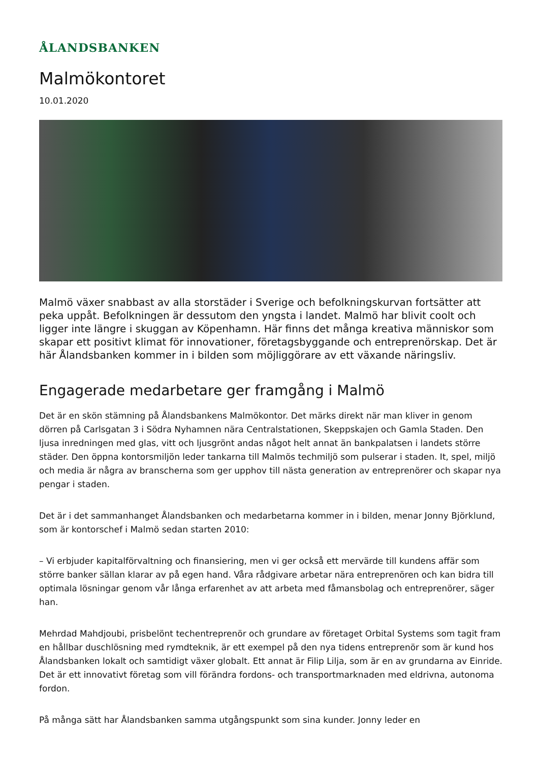ÅLANDSBANKEN
Malmökontoret
10.01.2020
Malmö växer snabbast av alla storstäder i Sverige och befolkningskurvan fortsätter att peka uppåt. Befolkningen är dessutom den yngsta i landet. Malmö har blivit coolt och ligger inte längre i skuggan av Köpenhamn. Här finns det många kreativa människor som skapar ett positivt klimat för innovationer, företagsbyggande och entreprenörskap. Det är här Ålandsbanken kommer in i bilden som möjliggörare av ett växande näringsliv.
Engagerade medarbetare ger framgång i Malmö
Det är en skön stämning på Ålandsbankens Malmökontor. Det märks direkt när man kliver in genom dörren på Carlsgatan 3 i Södra Nyhamnen nära Centralstationen, Skeppskajen och Gamla Staden. Den ljusa inredningen med glas, vitt och ljusgrönt andas något helt annat än bankpalatsen i landets större städer. Den öppna kontorsmiljön leder tankarna till Malmös techmiljö som pulserar i staden. It, spel, miljö och media är några av branscherna som ger upphov till nästa generation av entreprenörer och skapar nya pengar i staden.
Det är i det sammanhanget Ålandsbanken och medarbetarna kommer in i bilden, menar Jonny Björklund, som är kontorschef i Malmö sedan starten 2010:
– Vi erbjuder kapitalförvaltning och finansiering, men vi ger också ett mervärde till kundens affär som större banker sällan klarar av på egen hand. Våra rådgivare arbetar nära entreprenören och kan bidra till optimala lösningar genom vår långa erfarenhet av att arbeta med fåmansbolag och entreprenörer, säger han.
Mehrdad Mahdjoubi, prisbelönt techentreprenör och grundare av företaget Orbital Systems som tagit fram en hållbar duschlösning med rymdteknik, är ett exempel på den nya tidens entreprenör som är kund hos Ålandsbanken lokalt och samtidigt växer globalt. Ett annat är Filip Lilja, som är en av grundarna av Einride. Det är ett innovativt företag som vill förändra fordons- och transportmarknaden med eldrivna, autonoma fordon.
På många sätt har Ålandsbanken samma utgångspunkt som sina kunder. Jonny leder en